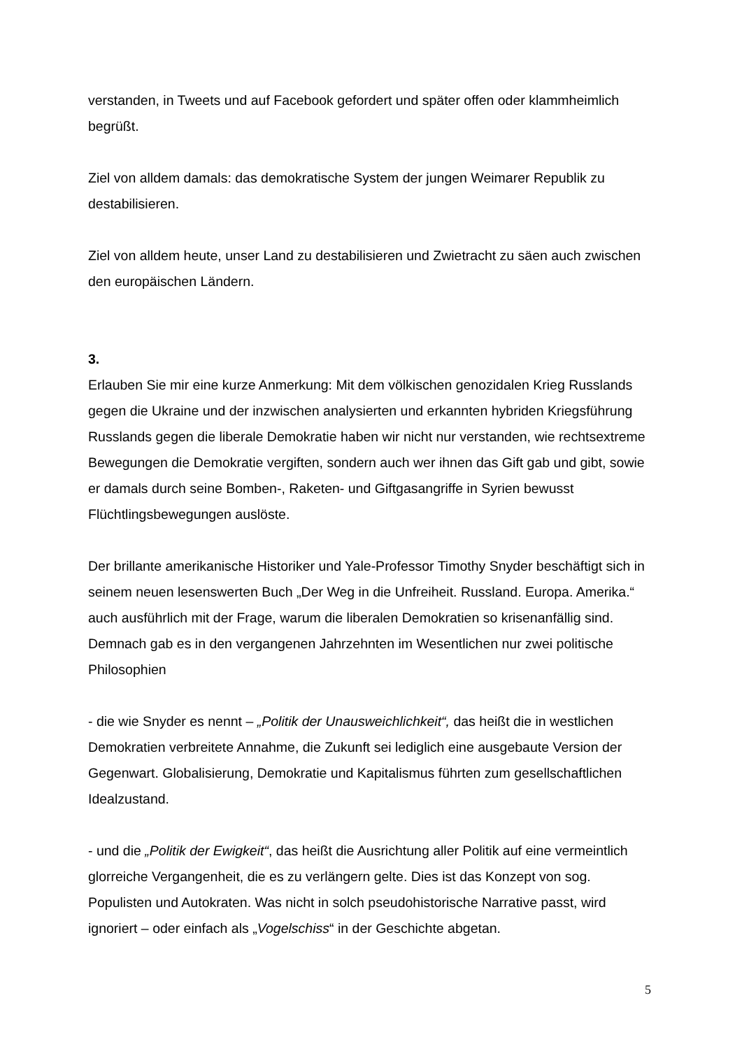verstanden, in Tweets und auf Facebook gefordert und später offen oder klammheimlich begrüßt.
Ziel von alldem damals: das demokratische System der jungen Weimarer Republik zu destabilisieren.
Ziel von alldem heute, unser Land zu destabilisieren und Zwietracht zu säen auch zwischen den europäischen Ländern.
3.
Erlauben Sie mir eine kurze Anmerkung: Mit dem völkischen genozidalen Krieg Russlands gegen die Ukraine und der inzwischen analysierten und erkannten hybriden Kriegsführung Russlands gegen die liberale Demokratie haben wir nicht nur verstanden, wie rechtsextreme Bewegungen die Demokratie vergiften, sondern auch wer ihnen das Gift gab und gibt, sowie er damals durch seine Bomben-, Raketen- und Giftgasangriffe in Syrien bewusst Flüchtlingsbewegungen auslöste.
Der brillante amerikanische Historiker und Yale-Professor Timothy Snyder beschäftigt sich in seinem neuen lesenswerten Buch „Der Weg in die Unfreiheit. Russland. Europa. Amerika.“ auch ausführlich mit der Frage, warum die liberalen Demokratien so krisenanfällig sind. Demnach gab es in den vergangenen Jahrzehnten im Wesentlichen nur zwei politische Philosophien
- die wie Snyder es nennt – „Politik der Unausweichlichkeit“, das heißt die in westlichen Demokratien verbreitete Annahme, die Zukunft sei lediglich eine ausgebaute Version der Gegenwart. Globalisierung, Demokratie und Kapitalismus führten zum gesellschaftlichen Idealzustand.
- und die „Politik der Ewigkeit“, das heißt die Ausrichtung aller Politik auf eine vermeintlich glorreiche Vergangenheit, die es zu verlängern gelte. Dies ist das Konzept von sog. Populisten und Autokraten. Was nicht in solch pseudohistorische Narrative passt, wird ignoriert – oder einfach als „Vogelschiss“ in der Geschichte abgetan.
5